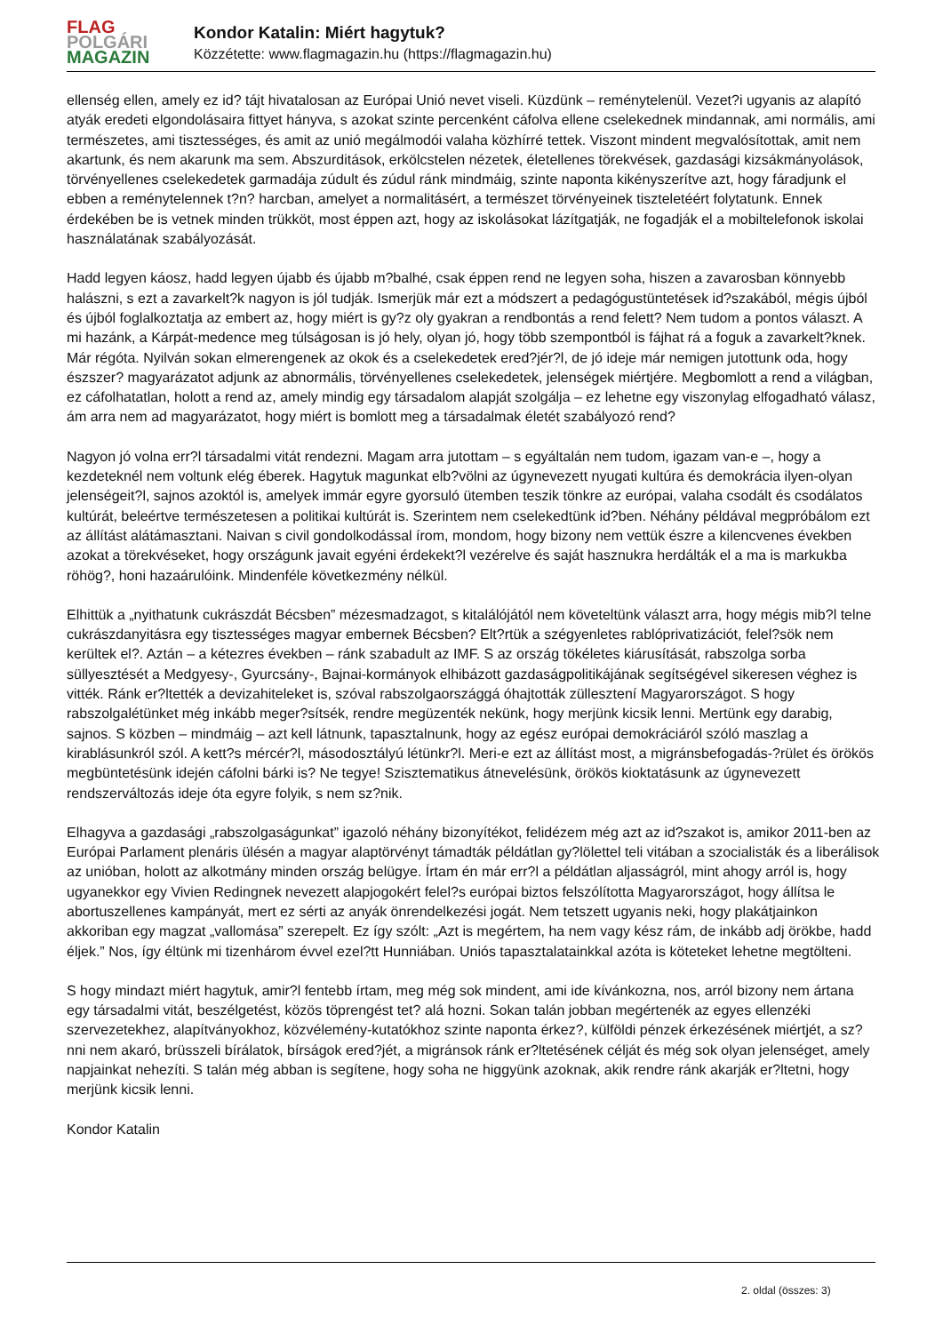FLAG
POLGÁRI
MAGAZIN
Kondor Katalin: Miért hagytuk?
Közzétette: www.flagmagazin.hu (https://flagmagazin.hu)
ellenség ellen, amely ez id? tájt hivatalosan az Európai Unió nevet viseli. Küzdünk – reménytelenül. Vezet?i ugyanis az alapító atyák eredeti elgondolásaira fittyet hányva, s azokat szinte percenként cáfolva ellene cselekednek mindannak, ami normális, ami természetes, ami tisztességes, és amit az unió megálmodói valaha közhírré tettek. Viszont mindent megvalósítottak, amit nem akartunk, és nem akarunk ma sem. Abszurditások, erkölcstelen nézetek, életellenes törekvések, gazdasági kizsákmányolások, törvényellenes cselekedetek garmadája zúdult és zúdul ránk mindmáig, szinte naponta kikényszerítve azt, hogy fáradjunk el ebben a reménytelennek t?n? harcban, amelyet a normalitásért, a természet törvényeinek tiszteletéért folytatunk. Ennek érdekében be is vetnek minden trükköt, most éppen azt, hogy az iskolásokat lázítgatják, ne fogadják el a mobiltelefonok iskolai használatának szabályozását.
Hadd legyen káosz, hadd legyen újabb és újabb m?balhé, csak éppen rend ne legyen soha, hiszen a zavarosban könnyebb halászni, s ezt a zavarkelt?k nagyon is jól tudják. Ismerjük már ezt a módszert a pedagógustüntetések id?szakából, mégis újból és újból foglalkoztatja az embert az, hogy miért is gy?z oly gyakran a rendbontás a rend felett? Nem tudom a pontos választ. A mi hazánk, a Kárpát-medence meg túlságosan is jó hely, olyan jó, hogy több szempontból is fájhat rá a foguk a zavarkelt?knek. Már régóta. Nyilván sokan elmerengenek az okok és a cselekedetek ered?jér?l, de jó ideje már nemigen jutottunk oda, hogy észszer? magyarázatot adjunk az abnormális, törvényellenes cselekedetek, jelenségek miértjére. Megbomlott a rend a világban, ez cáfolhatatlan, holott a rend az, amely mindig egy társadalom alapját szolgálja – ez lehetne egy viszonylag elfogadható válasz, ám arra nem ad magyarázatot, hogy miért is bomlott meg a társadalmak életét szabályozó rend?
Nagyon jó volna err?l társadalmi vitát rendezni. Magam arra jutottam – s egyáltalán nem tudom, igazam van-e –, hogy a kezdeteknél nem voltunk elég éberek. Hagytuk magunkat elb?völni az úgynevezett nyugati kultúra és demokrácia ilyen-olyan jelenségeit?l, sajnos azoktól is, amelyek immár egyre gyorsuló ütemben teszik tönkre az európai, valaha csodált és csodálatos kultúrát, beleértve természetesen a politikai kultúrát is. Szerintem nem cselekedtünk id?ben. Néhány példával megpróbálom ezt az állítást alátámasztani. Naivan s civil gondolkodással írom, mondom, hogy bizony nem vettük észre a kilencvenes években azokat a törekvéseket, hogy országunk javait egyéni érdekekt?l vezérelve és saját hasznukra herdálták el a ma is markukba röhög?, honi hazaárulóink. Mindenféle következmény nélkül.
Elhittük a „nyithatunk cukrászdát Bécsben” mézesmadzagot, s kitalálójától nem követeltünk választ arra, hogy mégis mib?l telne cukrászdanyitásra egy tisztességes magyar embernek Bécsben? Elt?rtük a szégyenletes rablóprivatizációt, felel?sök nem kerültek el?. Aztán – a kétezres években – ránk szabadult az IMF. S az ország tökéletes kiárusítását, rabszolga sorba süllyesztését a Medgyesy-, Gyurcsány-, Bajnai-kormányok elhibázott gazdaságpolitikájának segítségével sikeresen véghez is vitték. Ránk er?ltették a devizahiteleket is, szóval rabszolgaországgá óhajtották züllesztení Magyarországot. S hogy rabszolgalétünket még inkább meger?sítsék, rendre megüzenték nekünk, hogy merjünk kicsik lenni. Mertünk egy darabig, sajnos. S közben – mindmáig – azt kell látnunk, tapasztalnunk, hogy az egész európai demokráciáról szóló maszlag a kirablásunkról szól. A kett?s mércér?l, másodosztályú létünkr?l. Meri-e ezt az állítást most, a migránsbefogadás-?rület és örökös megbüntetésünk idején cáfolni bárki is? Ne tegye! Szisztematikus átnevelésünk, örökös kioktatásunk az úgynevezett rendszerváltozás ideje óta egyre folyik, s nem sz?nik.
Elhagyva a gazdasági „rabszolgaságunkat” igazoló néhány bizonyítékot, felidézem még azt az id?szakot is, amikor 2011-ben az Európai Parlament plenáris ülésén a magyar alaptörvényt támadták példátlan gy?lölettel teli vitában a szocialisták és a liberálisok az unióban, holott az alkotmány minden ország belügye. Írtam én már err?l a példátlan aljasságról, mint ahogy arról is, hogy ugyanekkor egy Vivien Redingnek nevezett alapjogokért felel?s európai biztos felszólította Magyarországot, hogy állítsa le abortuszellenes kampányát, mert ez sérti az anyák önrendelkezési jogát. Nem tetszett ugyanis neki, hogy plakátjainkon akkoriban egy magzat „vallomása” szerepelt. Ez így szólt: „Azt is megértem, ha nem vagy kész rám, de inkább adj örökbe, hadd éljek.” Nos, így éltünk mi tizenhárom évvel ezel?tt Hunniában. Uniós tapasztalatainkkal azóta is köteteket lehetne megtölteni.
S hogy mindazt miért hagytuk, amir?l fentebb írtam, meg még sok mindent, ami ide kívánkozna, nos, arról bizony nem ártana egy társadalmi vitát, beszélgetést, közös töprengést tet? alá hozni. Sokan talán jobban megértenék az egyes ellenzéki szervezetekhez, alapítványokhoz, közvélemény-kutatókhoz szinte naponta érkez?, külföldi pénzek érkezésének miértjét, a sz?nni nem akaró, brüsszeli bírálatok, bírságok ered?jét, a migránsok ránk er?ltetésének célját és még sok olyan jelenséget, amely napjainkat nehezíti. S talán még abban is segítene, hogy soha ne higgyünk azoknak, akik rendre ránk akarják er?ltetni, hogy merjünk kicsik lenni.
Kondor Katalin
2. oldal (összes: 3)